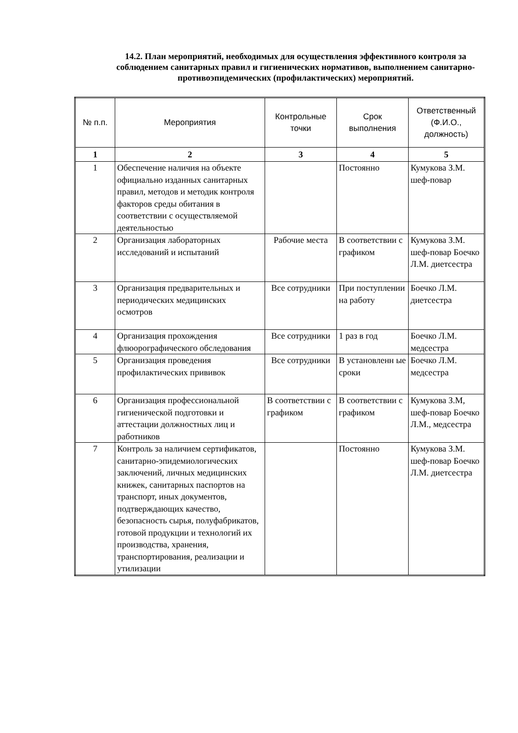14.2. План мероприятий, необходимых для осуществления эффективного контроля за соблюдением санитарных правил и гигиенических нормативов, выполнением санитарно-противоэпидемических (профилактических) мероприятий.
| № п.п. | Мероприятия | Контрольные точки | Срок выполнения | Ответственный (Ф.И.О., должность) |
| --- | --- | --- | --- | --- |
| 1 | 2 | 3 | 4 | 5 |
| 1 | Обеспечение наличия на объекте официально изданных санитарных правил, методов и методик контроля факторов среды обитания в соответствии с осуществляемой деятельностью | | Постоянно | Кумукова З.М. шеф-повар |
| 2 | Организация лабораторных исследований и испытаний | Рабочие места | В соответствии с графиком | Кумукова З.М. шеф-повар Боечко Л.М. диетсестра |
| 3 | Организация предварительных и периодических медицинских осмотров | Все сотрудники | При поступлении на работу | Боечко Л.М. диетсестра |
| 4 | Организация прохождения флюорографического обследования | Все сотрудники | 1 раз в год | Боечко Л.М. медсестра |
| 5 | Организация проведения профилактических прививок | Все сотрудники | В установленн ые сроки | Боечко Л.М. медсестра |
| 6 | Организация профессиональной гигиенической подготовки и аттестации должностных лиц и работников | В соответствии с графиком | В соответствии с графиком | Кумукова З.М, шеф-повар Боечко Л.М., медсестра |
| 7 | Контроль за наличием сертификатов, санитарно-эпидемиологических заключений, личных медицинских книжек, санитарных паспортов на транспорт, иных документов, подтверждающих качество, безопасность сырья, полуфабрикатов, готовой продукции и технологий их производства, хранения, транспортирования, реализации и утилизации | | Постоянно | Кумукова З.М. шеф-повар Боечко Л.М. диетсестра |